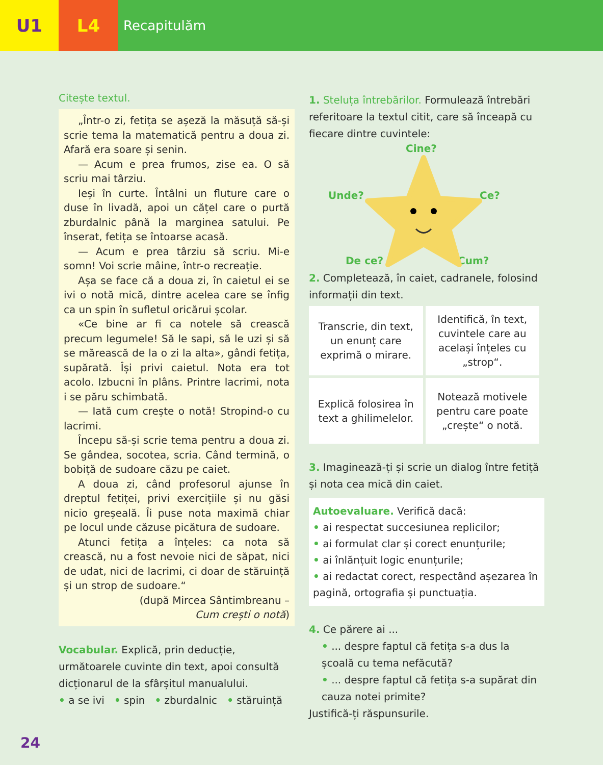U1 L4
Recapitulăm
Citește textul.
„Într-o zi, fetița se așeză la măsuță să-și scrie tema la matematică pentru a doua zi. Afară era soare și senin.
— Acum e prea frumos, zise ea. O să scriu mai târziu.
Ieși în curte. Întâlni un fluture care o duse în livadă, apoi un cățel care o purtă zburdalnic până la marginea satului. Pe înserat, fetița se întoarse acasă.
— Acum e prea târziu să scriu. Mi-e somn! Voi scrie mâine, într-o recreație.
Așa se face că a doua zi, în caietul ei se ivi o notă mică, dintre acelea care se înfig ca un spin în sufletul oricărui școlar.
«Ce bine ar fi ca notele să crească precum legumele! Să le sapi, să le uzi și să se mărească de la o zi la alta», gândi fetița, supărată. Își privi caietul. Nota era tot acolo. Izbucni în plâns. Printre lacrimi, nota i se păru schimbată.
— Iată cum crește o notă! Stropind-o cu lacrimi.
Începu să-și scrie tema pentru a doua zi. Se gândea, socotea, scria. Când termină, o bobiță de sudoare căzu pe caiet.
A doua zi, când profesorul ajunse în dreptul fetiței, privi exercițiile și nu găsi nicio greșeală. Îi puse nota maximă chiar pe locul unde căzuse picătura de sudoare.
Atunci fetița a înțeles: ca nota să crească, nu a fost nevoie nici de săpat, nici de udat, nici de lacrimi, ci doar de stăruință și un strop de sudoare.“
(după Mircea Sântimbreanu –
Cum crești o notă)
Vocabular. Explică, prin deducție, următoarele cuvinte din text, apoi consultă dicționarul de la sfârșitul manualului.
• a se ivi • spin • zburdalnic • stăruință
24
1. Steluța întrebărilor. Formulează întrebări referitoare la textul citit, care să înceapă cu fiecare dintre cuvintele:
Cine?
Unde? Ce?
De ce? Cum?
2. Completează, în caiet, cadranele, folosind informații din text.
| Transcrie, din text, un enunț care exprimă o mirare. | Identifică, în text, cuvintele care au același înțeles cu „strop“. |
| Explică folosirea în text a ghilimelelor. | Notează motivele pentru care poate „crește“ o notă. |
3. Imaginează-ți și scrie un dialog între fetiță și nota cea mică din caiet.
Autoevaluare. Verifică dacă:
• ai respectat succesiunea replicilor;
• ai formulat clar și corect enunțurile;
• ai înlănțuit logic enunțurile;
• ai redactat corect, respectând așezarea în pagină, ortografia și punctuația.
4. Ce părere ai ...
• ... despre faptul că fetița s-a dus la școală cu tema nefăcută?
• ... despre faptul că fetița s-a supărat din cauza notei primite?
Justifică-ți răspunsurile.